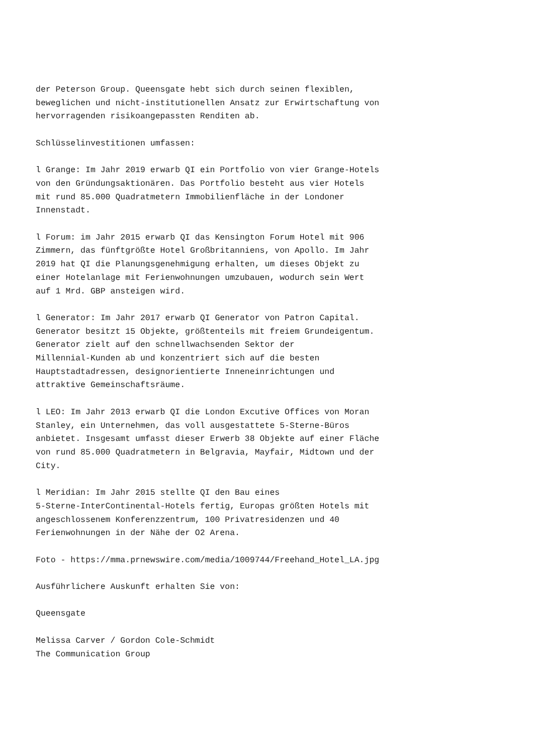der Peterson Group. Queensgate hebt sich durch seinen flexiblen, beweglichen und nicht-institutionellen Ansatz zur Erwirtschaftung von hervorragenden risikoangepassten Renditen ab. Schlüsselinvestitionen umfassen: l Grange: Im Jahr 2019 erwarb QI ein Portfolio von vier Grange-Hotels von den Gründungsaktionären. Das Portfolio besteht aus vier Hotels mit rund 85.000 Quadratmetern Immobilienfläche in der Londoner Innenstadt. l Forum: im Jahr 2015 erwarb QI das Kensington Forum Hotel mit 906 Zimmern, das fünftgrößte Hotel Großbritanniens, von Apollo. Im Jahr 2019 hat QI die Planungsgenehmigung erhalten, um dieses Objekt zu einer Hotelanlage mit Ferienwohnungen umzubauen, wodurch sein Wert auf 1 Mrd. GBP ansteigen wird. l Generator: Im Jahr 2017 erwarb QI Generator von Patron Capital. Generator besitzt 15 Objekte, größtenteils mit freiem Grundeigentum. Generator zielt auf den schnellwachsenden Sektor der Millennial-Kunden ab und konzentriert sich auf die besten Hauptstadtadressen, designorientierte Inneneinrichtungen und attraktive Gemeinschaftsräume. l LEO: Im Jahr 2013 erwarb QI die London Excutive Offices von Moran Stanley, ein Unternehmen, das voll ausgestattete 5-Sterne-Büros anbietet. Insgesamt umfasst dieser Erwerb 38 Objekte auf einer Fläche von rund 85.000 Quadratmetern in Belgravia, Mayfair, Midtown und der City. l Meridian: Im Jahr 2015 stellte QI den Bau eines 5-Sterne-InterContinental-Hotels fertig, Europas größten Hotels mit angeschlossenem Konferenzzentrum, 100 Privatresidenzen und 40 Ferienwohnungen in der Nähe der O2 Arena. Foto - https://mma.prnewswire.com/media/1009744/Freehand_Hotel_LA.jpg Ausführlichere Auskunft erhalten Sie von: Queensgate Melissa Carver / Gordon Cole-Schmidt The Communication Group